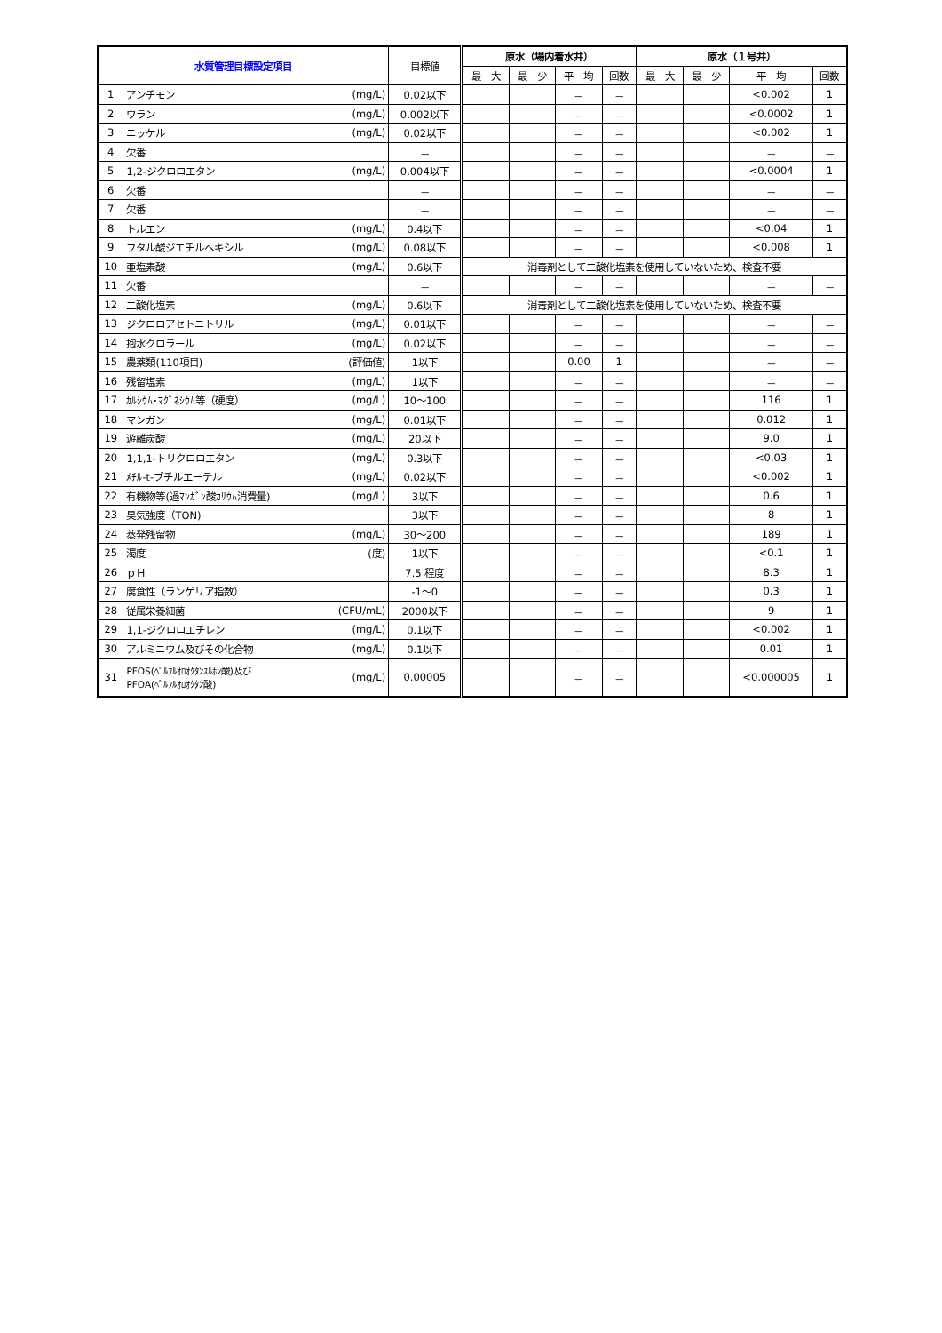| 水質管理目標設定項目 | | | 目標値 | 原水（場内着水井） | | | | 原水（１号井） | | | |
| --- | --- | --- | --- | --- | --- | --- | --- | --- | --- | --- | --- |
| | | | | 最 大 | 最 少 | 平 均 | 回数 | 最 大 | 最 少 | 平 均 | 回数 |
| 1 | アンチモン | (mg/L) | 0.02以下 | | | － | － | | | <0.002 | 1 |
| 2 | ウラン | (mg/L) | 0.002以下 | | | － | － | | | <0.0002 | 1 |
| 3 | ニッケル | (mg/L) | 0.02以下 | | | － | － | | | <0.002 | 1 |
| 4 | 欠番 | | － | | | － | － | | | － | － |
| 5 | 1,2-ジクロロエタン | (mg/L) | 0.004以下 | | | － | － | | | <0.0004 | 1 |
| 6 | 欠番 | | － | | | － | － | | | － | － |
| 7 | 欠番 | | － | | | － | － | | | － | － |
| 8 | トルエン | (mg/L) | 0.4以下 | | | － | － | | | <0.04 | 1 |
| 9 | フタル酸ジエチルヘキシル | (mg/L) | 0.08以下 | | | － | － | | | <0.008 | 1 |
| 10 | 亜塩素酸 | (mg/L) | 0.6以下 | 消毒剤として二酸化塩素を使用していないため、検査不要 | | | | | | | |
| 11 | 欠番 | | － | | | － | － | | | － | － |
| 12 | 二酸化塩素 | (mg/L) | 0.6以下 | 消毒剤として二酸化塩素を使用していないため、検査不要 | | | | | | | |
| 13 | ジクロロアセトニトリル | (mg/L) | 0.01以下 | | | － | － | | | － | － |
| 14 | 抱水クロラール | (mg/L) | 0.02以下 | | | － | － | | | － | － |
| 15 | 農薬類(110項目) | (評価値) | 1以下 | | | 0.00 | 1 | | | － | － |
| 16 | 残留塩素 | (mg/L) | 1以下 | | | － | － | | | － | － |
| 17 | ｶﾙｼｳﾑ･ﾏｸﾞﾈｼｳﾑ等（硬度） | (mg/L) | 10～100 | | | － | － | | | 116 | 1 |
| 18 | マンガン | (mg/L) | 0.01以下 | | | － | － | | | 0.012 | 1 |
| 19 | 遊離炭酸 | (mg/L) | 20以下 | | | － | － | | | 9.0 | 1 |
| 20 | 1,1,1-トリクロロエタン | (mg/L) | 0.3以下 | | | － | － | | | <0.03 | 1 |
| 21 | ﾒﾁﾙ-t-ブチルエーテル | (mg/L) | 0.02以下 | | | － | － | | | <0.002 | 1 |
| 22 | 有機物等(過ﾏﾝｶﾞﾝ酸ｶﾘｳﾑ消費量) | (mg/L) | 3以下 | | | － | － | | | 0.6 | 1 |
| 23 | 臭気強度（TON) | | 3以下 | | | － | － | | | 8 | 1 |
| 24 | 蒸発残留物 | (mg/L) | 30～200 | | | － | － | | | 189 | 1 |
| 25 | 濁度 | (度) | 1以下 | | | － | － | | | <0.1 | 1 |
| 26 | ｐＨ | | 7.5 程度 | | | － | － | | | 8.3 | 1 |
| 27 | 腐食性（ランゲリア指数） | | -1～0 | | | － | － | | | 0.3 | 1 |
| 28 | 従属栄養細菌 | (CFU/mL) | 2000以下 | | | － | － | | | 9 | 1 |
| 29 | 1,1-ジクロロエチレン | (mg/L) | 0.1以下 | | | － | － | | | <0.002 | 1 |
| 30 | アルミニウム及びその化合物 | (mg/L) | 0.1以下 | | | － | － | | | 0.01 | 1 |
| 31 | PFOS(ﾍﾟﾙﾌﾙｵﾛｵｸﾀﾝｽﾙﾎﾝ酸)及び PFOA(ﾍﾟﾙﾌﾙｵﾛｵｸﾀﾝ酸) | (mg/L) | 0.00005 | | | － | － | | | <0.000005 | 1 |